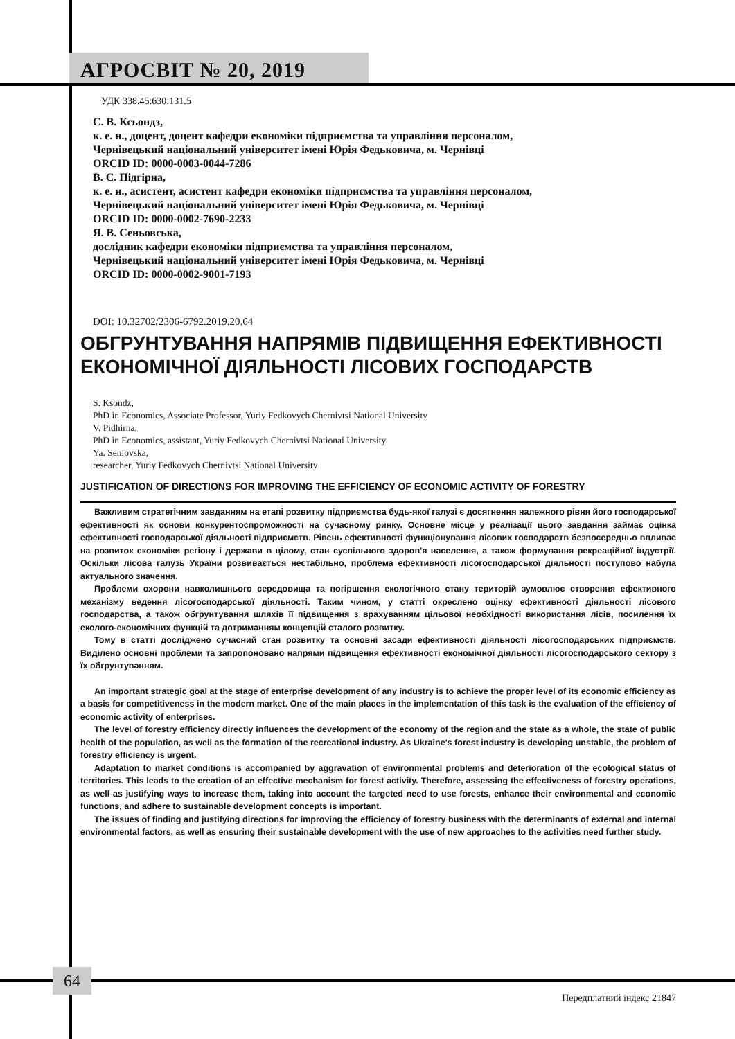АГРОСВІТ № 20, 2019
УДК 338.45:630:131.5
С. В. Ксьондз,
к. е. н., доцент, доцент кафедри економіки підприємства та управління персоналом,
Чернівецький національний університет імені Юрія Федьковича, м. Чернівці
ORCID ID: 0000-0003-0044-7286
В. С. Підгірна,
к. е. н., асистент, асистент кафедри економіки підприємства та управління персоналом,
Чернівецький національний університет імені Юрія Федьковича, м. Чернівці
ORCID ID: 0000-0002-7690-2233
Я. В. Сеньовська,
дослідник кафедри економіки підприємства та управління персоналом,
Чернівецький національний університет імені Юрія Федьковича, м. Чернівці
ORCID ID: 0000-0002-9001-7193
DOI: 10.32702/2306-6792.2019.20.64
ОБГРУНТУВАННЯ НАПРЯМІВ ПІДВИЩЕННЯ ЕФЕКТИВНОСТІ ЕКОНОМІЧНОЇ ДІЯЛЬНОСТІ ЛІСОВИХ ГОСПОДАРСТВ
S. Ksondz,
PhD in Economics, Associate Professor, Yuriy Fedkovych Chernivtsi National University
V. Pidhirna,
PhD in Economics, assistant, Yuriy Fedkovych Chernivtsi National University
Ya. Seniovska,
researcher, Yuriy Fedkovych Chernivtsi National University
JUSTIFICATION OF DIRECTIONS FOR IMPROVING THE EFFICIENCY OF ECONOMIC ACTIVITY OF FORESTRY
Важливим стратегічним завданням на етапі розвитку підприємства будь-якої галузі є досягнення належного рівня його господарської ефективності як основи конкурентоспроможності на сучасному ринку. Основне місце у реалізації цього завдання займає оцінка ефективності господарської діяльності підприємств. Рівень ефективності функціонування лісових господарств безпосередньо впливає на розвиток економіки регіону і держави в цілому, стан суспільного здоров'я населення, а також формування рекреаційної індустрії. Оскільки лісова галузь України розвивається нестабільно, проблема ефективності лісогосподарської діяльності поступово набула актуального значення.
Проблеми охорони навколишнього середовища та погіршення екологічного стану територій зумовлює створення ефективного механізму ведення лісогосподарської діяльності. Таким чином, у статті окреслено оцінку ефективності діяльності лісового господарства, а також обгрунтування шляхів її підвищення з врахуванням цільової необхідності використання лісів, посилення їх еколого-економічних функцій та дотриманням концепцій сталого розвитку.
Тому в статті досліджено сучасний стан розвитку та основні засади ефективності діяльності лісогосподарських підприємств. Виділено основні проблеми та запропоновано напрями підвищення ефективності економічної діяльності лісогосподарського сектору з їх обгрунтуванням.
An important strategic goal at the stage of enterprise development of any industry is to achieve the proper level of its economic efficiency as a basis for competitiveness in the modern market. One of the main places in the implementation of this task is the evaluation of the efficiency of economic activity of enterprises.
The level of forestry efficiency directly influences the development of the economy of the region and the state as a whole, the state of public health of the population, as well as the formation of the recreational industry. As Ukraine's forest industry is developing unstable, the problem of forestry efficiency is urgent.
Adaptation to market conditions is accompanied by aggravation of environmental problems and deterioration of the ecological status of territories. This leads to the creation of an effective mechanism for forest activity. Therefore, assessing the effectiveness of forestry operations, as well as justifying ways to increase them, taking into account the targeted need to use forests, enhance their environmental and economic functions, and adhere to sustainable development concepts is important.
The issues of finding and justifying directions for improving the efficiency of forestry business with the determinants of external and internal environmental factors, as well as ensuring their sustainable development with the use of new approaches to the activities need further study.
64
Передплатний індекс 21847